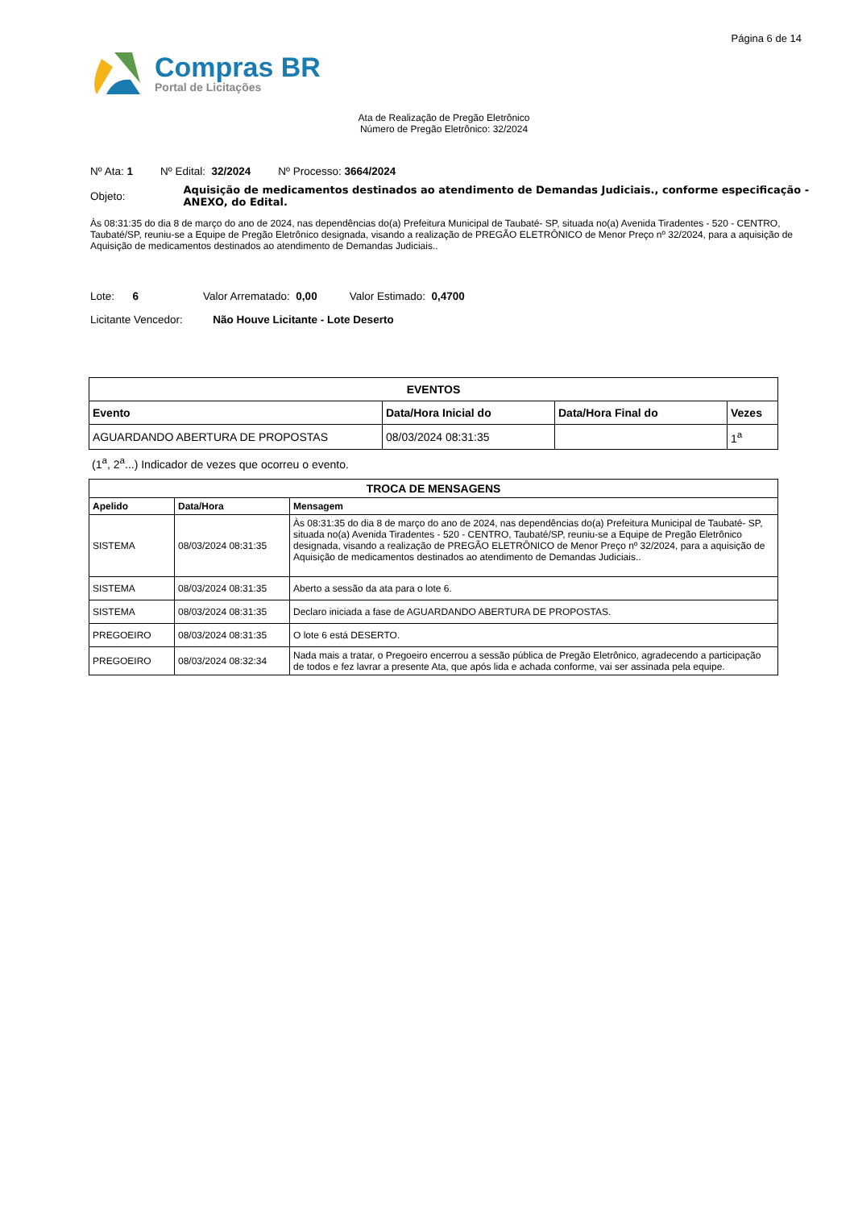Página 6 de 14
Compras BR
Portal de Licitações
Ata de Realização de Pregão Eletrônico
Número de Pregão Eletrônico: 32/2024
Nº Ata: 1 Nº Edital: 32/2024 Nº Processo: 3664/2024
Objeto:
Aquisição de medicamentos destinados ao atendimento de Demandas Judiciais., conforme especificação - ANEXO, do Edital.
Às 08:31:35 do dia 8 de março do ano de 2024, nas dependências do(a) Prefeitura Municipal de Taubaté- SP, situada no(a) Avenida Tiradentes - 520 - CENTRO, Taubaté/SP, reuniu-se a Equipe de Pregão Eletrônico designada, visando a realização de PREGÃO ELETRÔNICO de Menor Preço nº 32/2024, para a aquisição de Aquisição de medicamentos destinados ao atendimento de Demandas Judiciais..
Lote: 6 Valor Arrematado: 0,00 Valor Estimado: 0,4700
Licitante Vencedor: Não Houve Licitante - Lote Deserto
| EVENTOS | | | |
| --- | --- | --- | --- |
| Evento | Data/Hora Inicial do | Data/Hora Final do | Vezes |
| AGUARDANDO ABERTURA DE PROPOSTAS | 08/03/2024 08:31:35 | | 1<sup>a</sup> |
(1<sup>a</sup>, 2<sup>a</sup>...) Indicador de vezes que ocorreu o evento.
| TROCA DE MENSAGENS | | |
| --- | --- | --- |
| Apelido | Data/Hora | Mensagem |
| SISTEMA | 08/03/2024 08:31:35 | Às 08:31:35 do dia 8 de março do ano de 2024, nas dependências do(a) Prefeitura Municipal de Taubaté- SP, situada no(a) Avenida Tiradentes - 520 - CENTRO, Taubaté/SP, reuniu-se a Equipe de Pregão Eletrônico designada, visando a realização de PREGÃO ELETRÔNICO de Menor Preço nº 32/2024, para a aquisição de Aquisição de medicamentos destinados ao atendimento de Demandas Judiciais.. |
| SISTEMA | 08/03/2024 08:31:35 | Aberto a sessão da ata para o lote 6. |
| SISTEMA | 08/03/2024 08:31:35 | Declaro iniciada a fase de AGUARDANDO ABERTURA DE PROPOSTAS. |
| PREGOEIRO | 08/03/2024 08:31:35 | O lote 6 está DESERTO. |
| PREGOEIRO | 08/03/2024 08:32:34 | Nada mais a tratar, o Pregoeiro encerrou a sessão pública de Pregão Eletrônico, agradecendo a participação de todos e fez lavrar a presente Ata, que após lida e achada conforme, vai ser assinada pela equipe. |